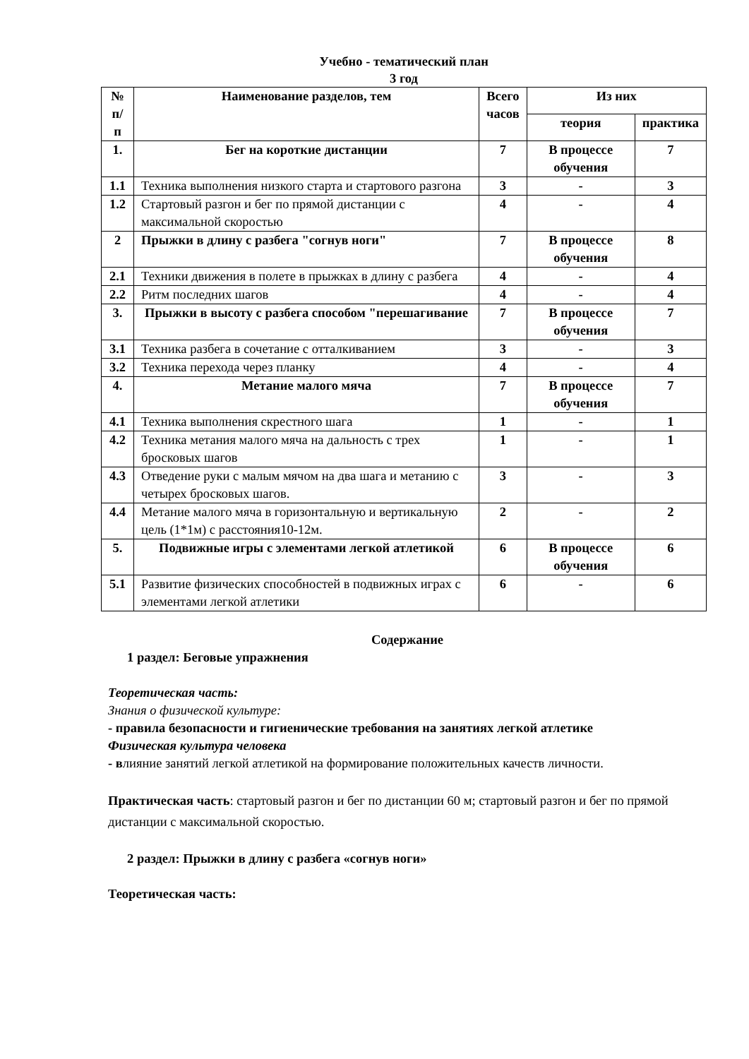Учебно - тематический план
3 год
| № п/п | Наименование разделов, тем | Всего часов | Из них | |
| --- | --- | --- | --- | --- |
| | | | теория | практика |
| 1. | Бег на короткие дистанции | 7 | В процессе обучения | 7 |
| 1.1 | Техника выполнения низкого старта и стартового разгона | 3 | - | 3 |
| 1.2 | Стартовый разгон и бег по прямой дистанции с максимальной скоростью | 4 | - | 4 |
| 2 | Прыжки в длину с разбега "согнув ноги" | 7 | В процессе обучения | 8 |
| 2.1 | Техники движения в полете в прыжках в длину с разбега | 4 | - | 4 |
| 2.2 | Ритм последних шагов | 4 | - | 4 |
| 3. | Прыжки в высоту с разбега способом "перешагивание | 7 | В процессе обучения | 7 |
| 3.1 | Техника разбега в сочетание с отталкиванием | 3 | - | 3 |
| 3.2 | Техника перехода через планку | 4 | - | 4 |
| 4. | Метание малого мяча | 7 | В процессе обучения | 7 |
| 4.1 | Техника выполнения скрестного шага | 1 | - | 1 |
| 4.2 | Техника метания малого мяча на дальность с трех бросковых шагов | 1 | - | 1 |
| 4.3 | Отведение руки с малым мячом на два шага и метанию с четырех бросковых шагов. | 3 | - | 3 |
| 4.4 | Метание малого мяча в горизонтальную и вертикальную цель (1*1м) с расстояния10-12м. | 2 | - | 2 |
| 5. | Подвижные игры с элементами легкой атлетикой | 6 | В процессе обучения | 6 |
| 5.1 | Развитие физических способностей в подвижных играх с элементами легкой атлетики | 6 | - | 6 |
Содержание
1 раздел: Беговые упражнения
Теоретическая часть:
Знания о физической культуре:
- правила безопасности и гигиенические требования на занятиях легкой атлетике
Физическая культура человека
- влияние занятий легкой атлетикой на формирование положительных качеств личности.
Практическая часть: стартовый разгон и бег по дистанции 60 м; стартовый разгон и бег по прямой дистанции с максимальной скоростью.
2 раздел: Прыжки в длину с разбега «согнув ноги»
Теоретическая часть: